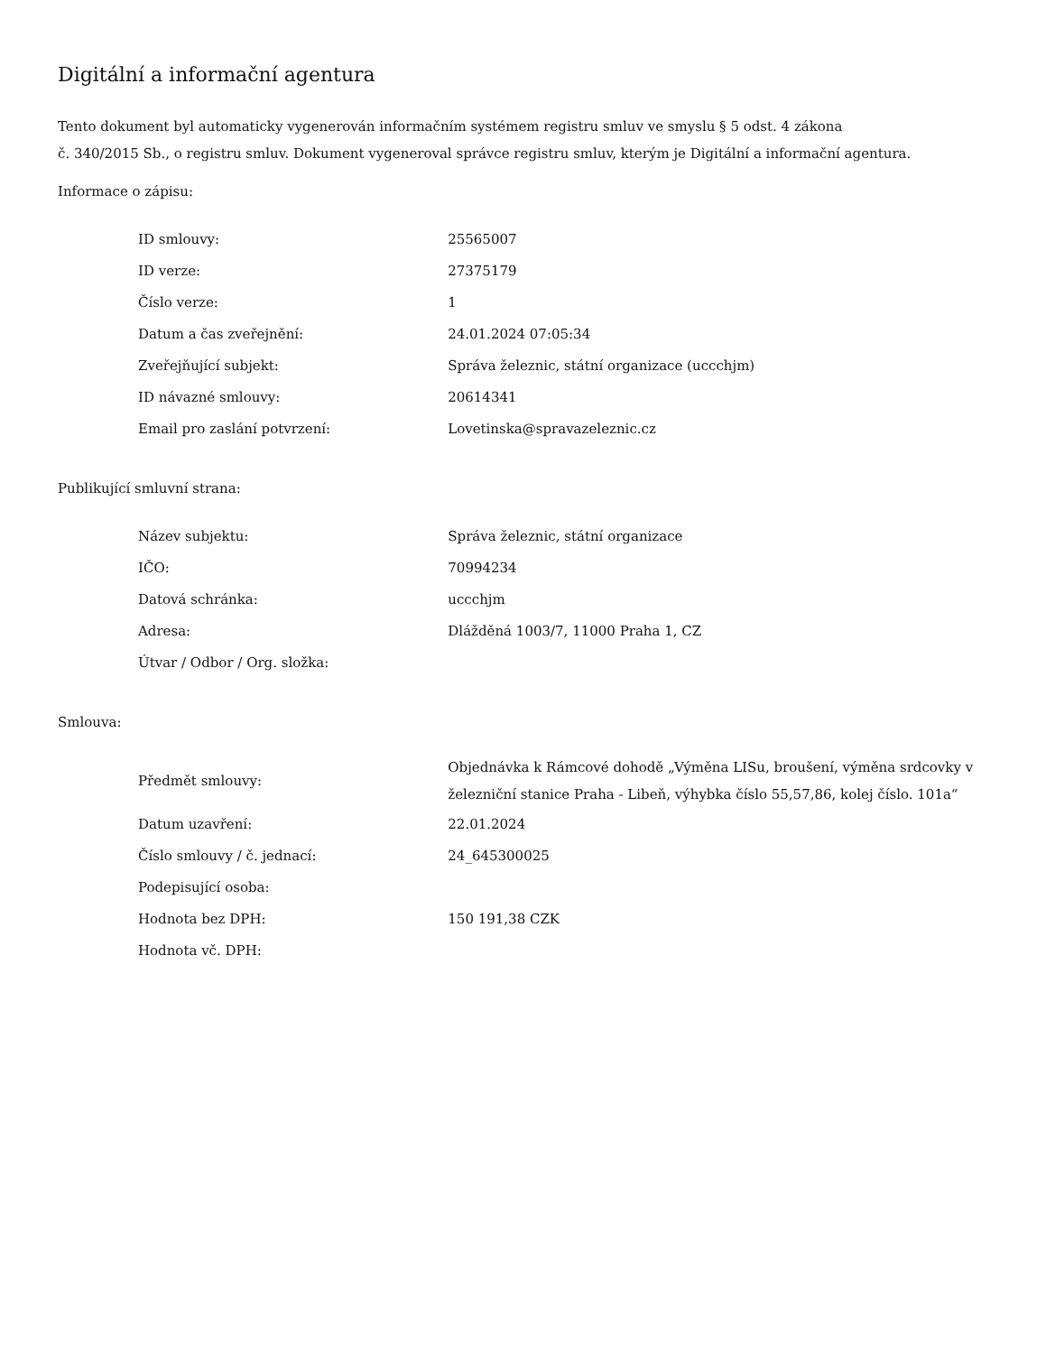Digitální a informační agentura
Tento dokument byl automaticky vygenerován informačním systémem registru smluv ve smyslu § 5 odst. 4 zákona
č. 340/2015 Sb., o registru smluv. Dokument vygeneroval správce registru smluv, kterým je Digitální a informační agentura.
Informace o zápisu:
| ID smlouvy: | 25565007 |
| ID verze: | 27375179 |
| Číslo verze: | 1 |
| Datum a čas zveřejnění: | 24.01.2024 07:05:34 |
| Zveřejňující subjekt: | Správa železnic, státní organizace (uccchjm) |
| ID návazné smlouvy: | 20614341 |
| Email pro zaslání potvrzení: | Lovetinska@spravazeleznic.cz |
Publikující smluvní strana:
| Název subjektu: | Správa železnic, státní organizace |
| IČO: | 70994234 |
| Datová schránka: | uccchjm |
| Adresa: | Dlážděná 1003/7, 11000 Praha 1, CZ |
| Útvar / Odbor / Org. složka: | |
Smlouva:
| Předmět smlouvy: | Objednávka k Rámcové dohodě „Výměna LISu, broušení, výměna srdcovky v železniční stanice Praha - Libeň, výhybka číslo 55,57,86, kolej číslo. 101a“ |
| Datum uzavření: | 22.01.2024 |
| Číslo smlouvy / č. jednací: | 24_645300025 |
| Podepisující osoba: | |
| Hodnota bez DPH: | 150 191,38 CZK |
| Hodnota vč. DPH: | |